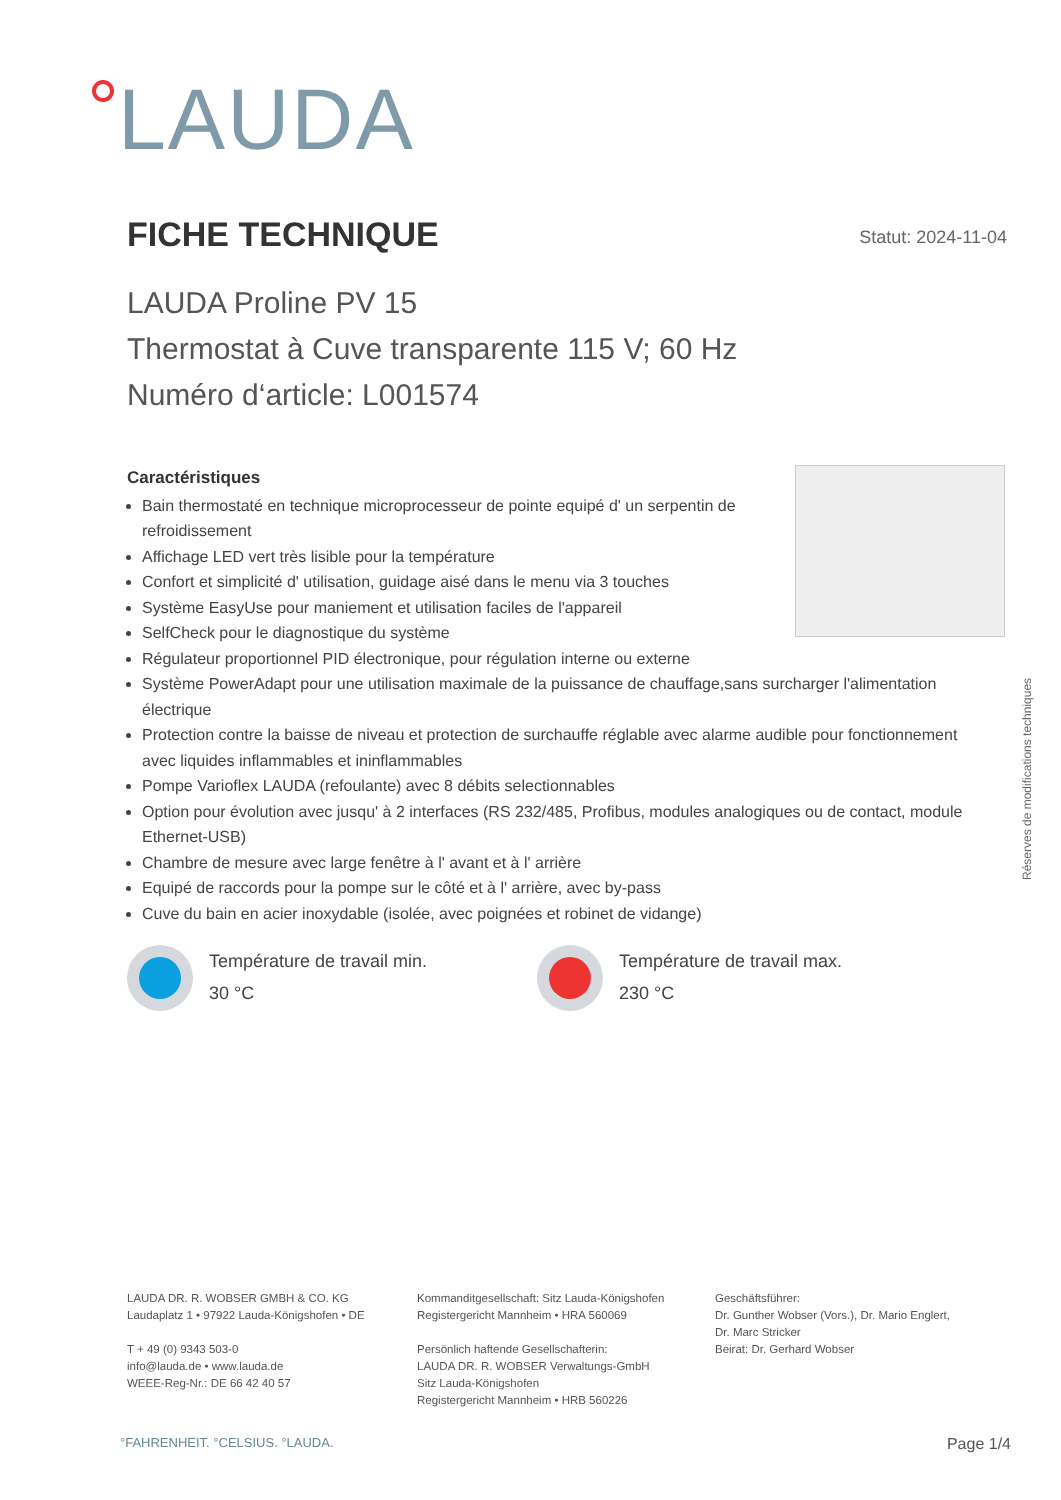LAUDA
FICHE TECHNIQUE
Statut: 2024-11-04
LAUDA Proline PV 15
Thermostat à Cuve transparente 115 V; 60 Hz
Numéro d‘article: L001574
Caractéristiques
Bain thermostaté en technique microprocesseur de pointe equipé d' un serpentin de
refroidissement
Affichage LED vert très lisible pour la température
Confort et simplicité d' utilisation, guidage aisé dans le menu via 3 touches
Système EasyUse pour maniement et utilisation faciles de l'appareil
SelfCheck pour le diagnostique du système
Régulateur proportionnel PID électronique, pour régulation interne ou externe
Système PowerAdapt pour une utilisation maximale de la puissance de chauffage,sans surcharger l'alimentation électrique
Protection contre la baisse de niveau et protection de surchauffe réglable avec alarme audible pour fonctionnement avec liquides inflammables et ininflammables
Pompe Varioflex LAUDA (refoulante) avec 8 débits selectionnables
Option pour évolution avec jusqu' à 2 interfaces (RS 232/485, Profibus, modules analogiques ou de contact, module Ethernet-USB)
Chambre de mesure avec large fenêtre à l' avant et à l' arrière
Equipé de raccords pour la pompe sur le côté et à l' arrière, avec by-pass
Cuve du bain en acier inoxydable (isolée, avec poignées et robinet de vidange)
Réserves de modifications techniques
Température de travail min.
30 °C
Température de travail max.
230 °C
LAUDA DR. R. WOBSER GMBH & CO. KG
Laudaplatz 1 • 97922 Lauda-Königshofen • DE
T + 49 (0) 9343 503-0
info@lauda.de • www.lauda.de
WEEE-Reg-Nr.: DE 66 42 40 57
Kommanditgesellschaft: Sitz Lauda-Königshofen
Registergericht Mannheim • HRA 560069
Persönlich haftende Gesellschafterin:
LAUDA DR. R. WOBSER Verwaltungs-GmbH
Sitz Lauda-Königshofen
Registergericht Mannheim • HRB 560226
Geschäftsführer:
Dr. Gunther Wobser (Vors.), Dr. Mario Englert,
Dr. Marc Stricker
Beirat: Dr. Gerhard Wobser
°FAHRENHEIT. °CELSIUS. °LAUDA. Page 1/4